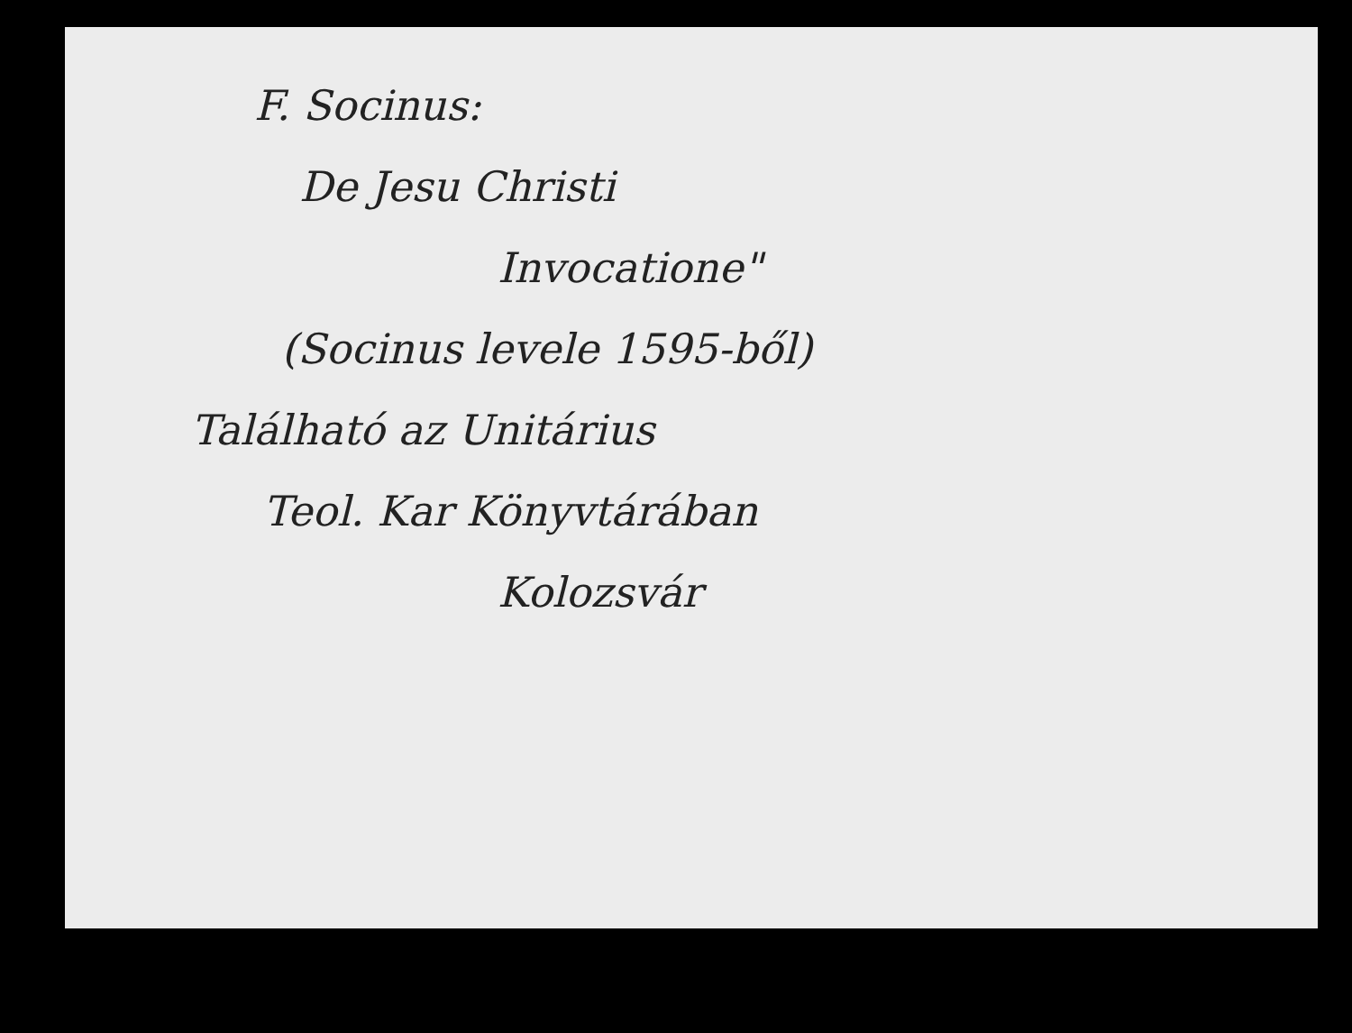F. Socinus:
De Jesu Christi
Invocatione"
(Socinus levele 1595-ből)
Található az Unitárius
Teol. Kar Könyvtárában
Kolozsvár